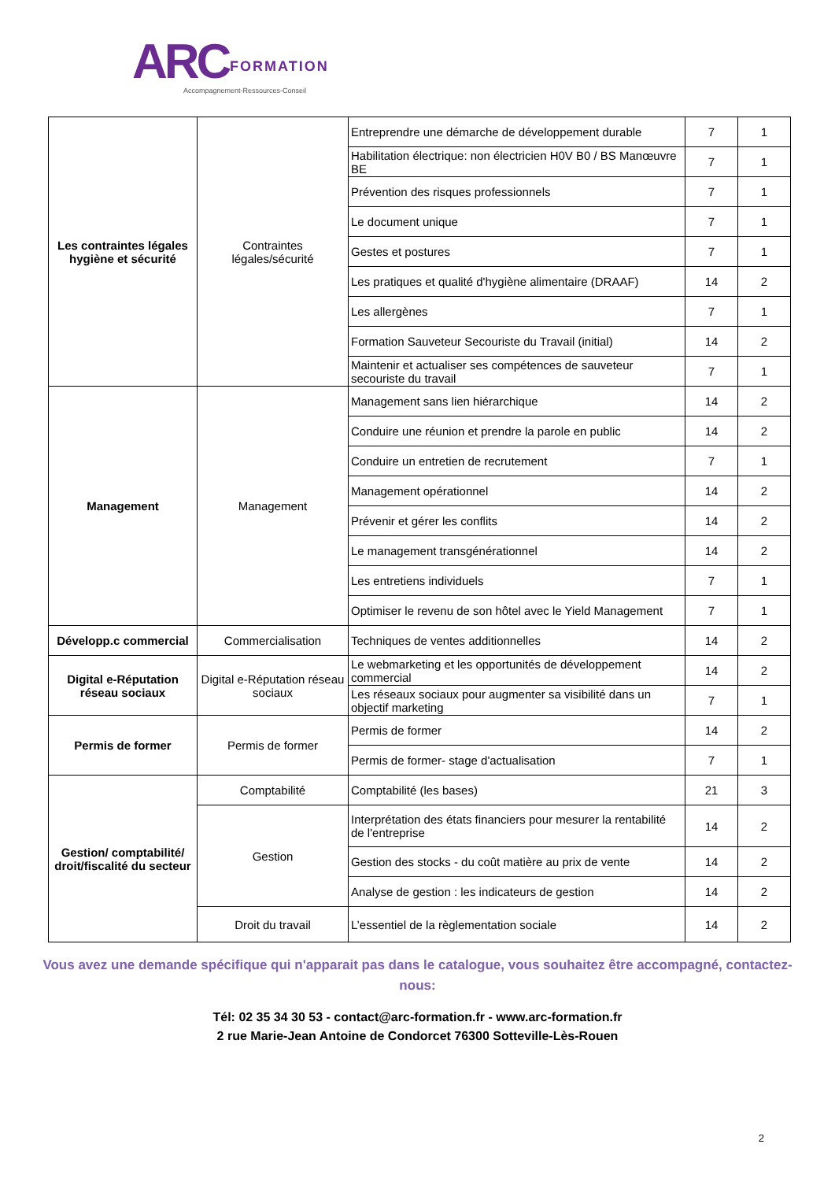ARC FORMATION
Accompagnement-Ressources-Conseil
| Les contraintes légales hygiène et sécurité | Contraintes légales/sécurité | Entreprendre une démarche de développement durable | 7 | 1 |
| | | Habilitation électrique: non électricien H0V B0 / BS Manœuvre BE | 7 | 1 |
| | | Prévention des risques professionnels | 7 | 1 |
| | | Le document unique | 7 | 1 |
| | | Gestes et postures | 7 | 1 |
| | | Les pratiques et qualité d'hygiène alimentaire (DRAAF) | 14 | 2 |
| | | Les allergènes | 7 | 1 |
| | | Formation Sauveteur Secouriste du Travail (initial) | 14 | 2 |
| | | Maintenir et actualiser ses compétences de sauveteur secouriste du travail | 7 | 1 |
| Management | Management | Management sans lien hiérarchique | 14 | 2 |
| | | Conduire une réunion et prendre la parole en public | 14 | 2 |
| | | Conduire un entretien de recrutement | 7 | 1 |
| | | Management opérationnel | 14 | 2 |
| | | Prévenir et gérer les conflits | 14 | 2 |
| | | Le management transgénérationnel | 14 | 2 |
| | | Les entretiens individuels | 7 | 1 |
| | | Optimiser le revenu de son hôtel avec le Yield Management | 7 | 1 |
| Développ.c commercial | Commercialisation | Techniques de ventes additionnelles | 14 | 2 |
| Digital e-Réputation réseau sociaux | Digital e-Réputation réseau sociaux | Le webmarketing et les opportunités de développement commercial | 14 | 2 |
| | | Les réseaux sociaux pour augmenter sa visibilité dans un objectif marketing | 7 | 1 |
| Permis de former | Permis de former | Permis de former | 14 | 2 |
| | | Permis de former- stage d'actualisation | 7 | 1 |
| Gestion/ comptabilité/ droit/fiscalité du secteur | Comptabilité | Comptabilité (les bases) | 21 | 3 |
| | Gestion | Interprétation des états financiers pour mesurer la rentabilité de l'entreprise | 14 | 2 |
| | | Gestion des stocks - du coût matière au prix de vente | 14 | 2 |
| | | Analyse de gestion : les indicateurs de gestion | 14 | 2 |
| | Droit du travail | L’essentiel de la règlementation sociale | 14 | 2 |
Vous avez une demande spécifique qui n'apparait pas dans le catalogue, vous souhaitez être accompagné, contactez-nous:
Tél: 02 35 34 30 53 - contact@arc-formation.fr - www.arc-formation.fr
2 rue Marie-Jean Antoine de Condorcet 76300 Sotteville-Lès-Rouen
2